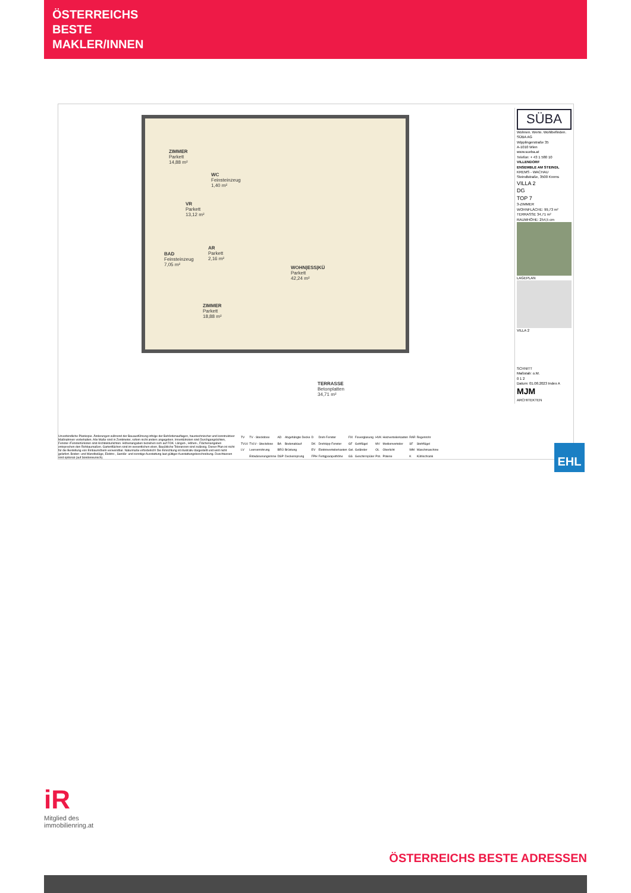ÖSTERREICHS
BESTE
MAKLER/INNEN
ZIMMER
Parkett
14,88 m²
WC
Feinsteinzeug
1,40 m²
VR
Parkett
13,12 m²
BAD
Feinsteinzeug
7,05 m²
AR
Parkett
2,16 m²
WOHN|ESS|KÜ
Parkett
42,24 m²
ZIMMER
Parkett
18,88 m²
TERRASSE
Betonplatten
34,71 m²
SÜBA
Wohnen. Werte. Wohlbefinden.
SÜBA AG
Wipplingerstraße 35
A-1010 Wien
www.sueba.at
Telefon: + 43 1 580 10
VILLENDORF
ENSEMBLE AM STEINDL
KREMS - WACHAU
Steindlstraße, 3500 Krems
VILLA 2
DG
TOP 7
3-ZIMMER
WOHNFLÄCHE: 99,73 m²
TERRASSE 34,71 m²
RAUMHÖHE: 254,5 cm
LAGEPLAN
VILLA 2
SCHNITT
Maßstab: o.M.
0 1 2
Datum: 01.08.2023 Index A
MJM
ARCHITEKTEN
Unverbindliche Plankopie. Änderungen während der Bauausführung infolge der Behördenauflagen, haustechnischer und konstruktiver Maßnahmen vorbehalten. Alle Maße sind in Zentimeter, sofern nicht anders angegeben. Innentürkoten sind Durchgangslichten, Fenster-/Fenstertürkoten sind Architekturlichten. Höhenangaben beziehen sich auf FOK. Längen-, Höhen-, Flächenangaben entsprechen den Rohbaumaßen. Gartenflächen sind im wesentlichen eben. Bauübliche Toleranzen sind zulässig. Dieser Plan ist nicht für die Bestellung von Einbaumöbeln verwendbar. Naturmaße erforderlich! Die Einrichtung ist illustrativ dargestellt und wird nicht geliefert. Boden- und Wandbeläge, Elektro-, Sanitär- und sonstige Ausstattung laut gültiger Ausstattungsbeschreibung. Duschtassen sind optional (auf Sonderwunsch).
| TV | TV - Steckdose | AD | Abgehängte Decke | D | Dreh-Fenster | FIX | Fixverglasung | HVK | Heizverteilerkasten | RAR | Regenrohr |
| TVLV | TVLV - Steckdose | BA | Bodenablauf | DK | Drehkipp-Fenster | GF | Gehflügel | MV | Medienverteiler | SF | Stehflügel |
| LV | Leerverrohrung | BRÜ | Brüstung | EV | Elektroverteilerkasten | Gel. | Geländer | OL | Oberlicht | WM | Waschmaschine |
| | Entwässerungsrinne | DSP | Deckensprung | FPH | Fertigparapethöhe | GS | Geschirrspüler | Pot. | Poterie | K | Kühlschrank |
EHL
iR
Mitglied des
immobilienring.at
ÖSTERREICHS BESTE ADRESSEN